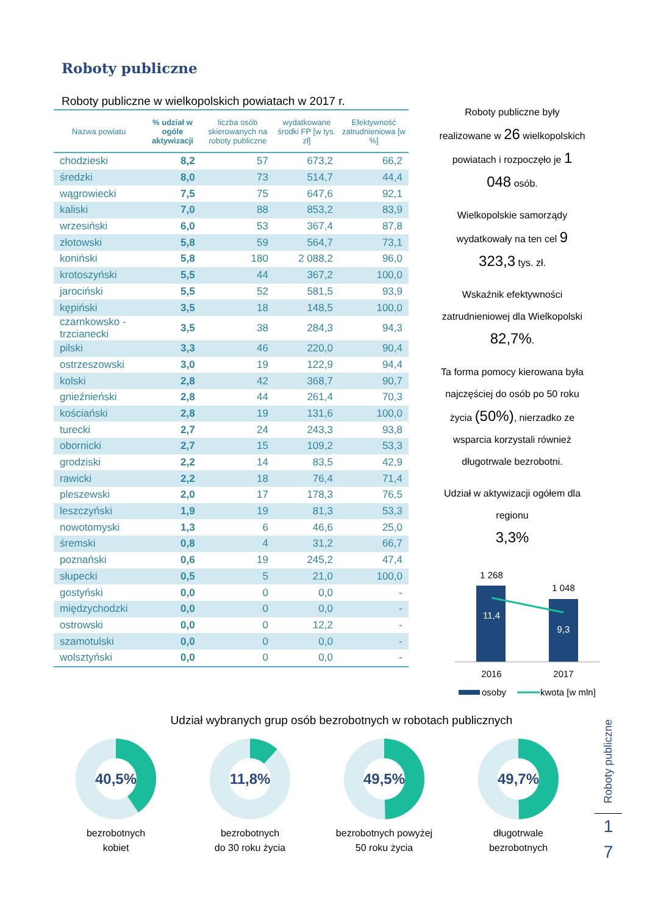Roboty publiczne
Roboty publiczne w wielkopolskich powiatach w 2017 r.
| Nazwa powiatu | % udział w ogóle aktywizacji | liczba osób skierowanych na roboty publiczne | wydatkowane środki FP [w tys. zł] | Efektywność zatrudnieniowa [w %] |
| --- | --- | --- | --- | --- |
| chodzieski | 8,2 | 57 | 673,2 | 66,2 |
| średzki | 8,0 | 73 | 514,7 | 44,4 |
| wągrowiecki | 7,5 | 75 | 647,6 | 92,1 |
| kaliski | 7,0 | 88 | 853,2 | 83,9 |
| wrzesiński | 6,0 | 53 | 367,4 | 87,8 |
| złotowski | 5,8 | 59 | 564,7 | 73,1 |
| koniński | 5,8 | 180 | 2 088,2 | 96,0 |
| krotoszyński | 5,5 | 44 | 367,2 | 100,0 |
| jarociński | 5,5 | 52 | 581,5 | 93,9 |
| kępiński | 3,5 | 18 | 148,5 | 100,0 |
| czarnkowsko - trzcianecki | 3,5 | 38 | 284,3 | 94,3 |
| pilski | 3,3 | 46 | 220,0 | 90,4 |
| ostrzeszowski | 3,0 | 19 | 122,9 | 94,4 |
| kolski | 2,8 | 42 | 368,7 | 90,7 |
| gnieźnieński | 2,8 | 44 | 261,4 | 70,3 |
| kościański | 2,8 | 19 | 131,6 | 100,0 |
| turecki | 2,7 | 24 | 243,3 | 93,8 |
| obornicki | 2,7 | 15 | 109,2 | 53,3 |
| grodziski | 2,2 | 14 | 83,5 | 42,9 |
| rawicki | 2,2 | 18 | 76,4 | 71,4 |
| pleszewski | 2,0 | 17 | 178,3 | 76,5 |
| leszczyński | 1,9 | 19 | 81,3 | 53,3 |
| nowotomyski | 1,3 | 6 | 46,6 | 25,0 |
| śremski | 0,8 | 4 | 31,2 | 66,7 |
| poznański | 0,6 | 19 | 245,2 | 47,4 |
| słupecki | 0,5 | 5 | 21,0 | 100,0 |
| gostyński | 0,0 | 0 | 0,0 | - |
| międzychodzki | 0,0 | 0 | 0,0 | - |
| ostrowski | 0,0 | 0 | 12,2 | - |
| szamotulski | 0,0 | 0 | 0,0 | - |
| wolsztyński | 0,0 | 0 | 0,0 | - |
Roboty publiczne były realizowane w 26 wielkopolskich powiatach i rozpoczęło je 1 048 osób.
Wielkopolskie samorządy wydatkowały na ten cel 9 323,3 tys. zł.
Wskaźnik efektywności zatrudnieniowej dla Wielkopolski 82,7%.
Ta forma pomocy kierowana była najczęściej do osób po 50 roku życia (50%), nierzadko ze wsparcia korzystali również długotrwale bezrobotni.
Udział w aktywizacji ogółem dla regionu
3,3%
1 268
1 048
11,4
9,3
2016
2017
osoby
kwota [w mln]
Udział wybranych grup osób bezrobotnych w robotach publicznych
40,5%
bezrobotnych
kobiet
11,8%
bezrobotnych
do 30 roku życia
49,5%
bezrobotnych powyżej
50 roku życia
49,7%
długotrwale
bezrobotnych
Roboty publiczne
1
7